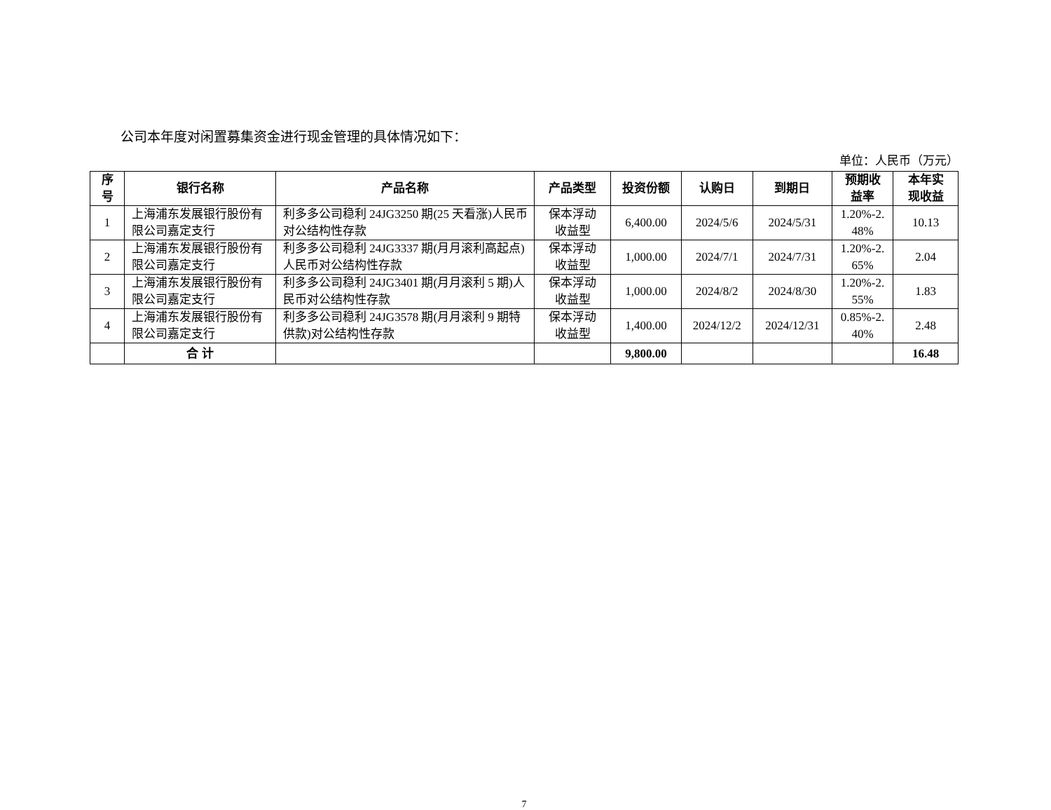公司本年度对闲置募集资金进行现金管理的具体情况如下：
单位：人民币（万元）
| 序 号 | 银行名称 | 产品名称 | 产品类型 | 投资份额 | 认购日 | 到期日 | 预期收 益率 | 本年实 现收益 |
| --- | --- | --- | --- | --- | --- | --- | --- | --- |
| 1 | 上海浦东发展银行股份有限公司嘉定支行 | 利多多公司稳利 24JG3250 期(25 天看涨)人民币对公结构性存款 | 保本浮动 收益型 | 6,400.00 | 2024/5/6 | 2024/5/31 | 1.20%-2. 48% | 10.13 |
| 2 | 上海浦东发展银行股份有限公司嘉定支行 | 利多多公司稳利 24JG3337 期(月月滚利高起点)人民币对公结构性存款 | 保本浮动 收益型 | 1,000.00 | 2024/7/1 | 2024/7/31 | 1.20%-2. 65% | 2.04 |
| 3 | 上海浦东发展银行股份有限公司嘉定支行 | 利多多公司稳利 24JG3401 期(月月滚利 5 期)人民币对公结构性存款 | 保本浮动 收益型 | 1,000.00 | 2024/8/2 | 2024/8/30 | 1.20%-2. 55% | 1.83 |
| 4 | 上海浦东发展银行股份有限公司嘉定支行 | 利多多公司稳利 24JG3578 期(月月滚利 9 期特供款)对公结构性存款 | 保本浮动 收益型 | 1,400.00 | 2024/12/2 | 2024/12/31 | 0.85%-2. 40% | 2.48 |
| | 合 计 | | | 9,800.00 | | | | 16.48 |
7